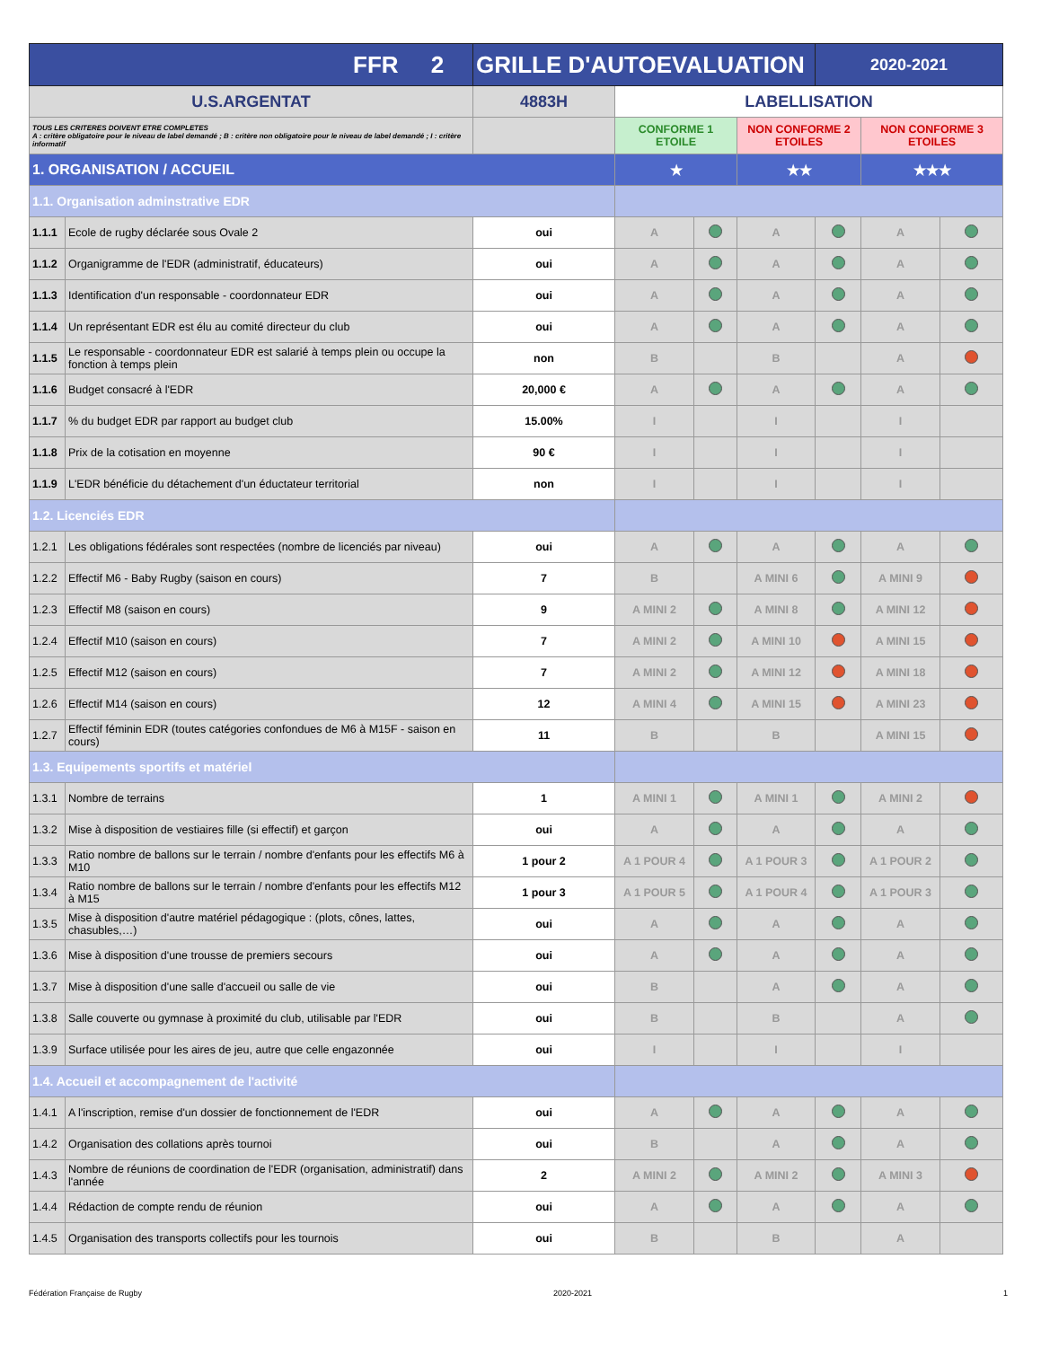| FFR 2 | | GRILLE D'AUTOEVALUATION | | | | 2020-2021 | | |
| U.S.ARGENTAT | | 4883H | LABELLISATION | | | | | |
| TOUS LES CRITERES DOIVENT ETRE COMPLETES A : critère obligatoire pour le niveau de label demandé ; B : critère non obligatoire pour le niveau de label demandé ; I : critère informatif | | | CONFORME 1 ETOILE | | NON CONFORME 2 ETOILES | | NON CONFORME 3 ETOILES | |
| 1. ORGANISATION / ACCUEIL | | | ★ | | ★★ | | ★★★ | |
| 1.1. Organisation adminstrative EDR | | | | | | | | |
| 1.1.1 | Ecole de rugby déclarée sous Ovale 2 | oui | A | | A | | A | |
| 1.1.2 | Organigramme de l'EDR (administratif, éducateurs) | oui | A | | A | | A | |
| 1.1.3 | Identification d'un responsable - coordonnateur EDR | oui | A | | A | | A | |
| 1.1.4 | Un représentant EDR est élu au comité directeur du club | oui | A | | A | | A | |
| 1.1.5 | Le responsable - coordonnateur EDR est salarié à temps plein ou occupe la fonction à temps plein | non | B | | B | | A | |
| 1.1.6 | Budget consacré à l'EDR | 20,000 € | A | | A | | A | |
| 1.1.7 | % du budget EDR par rapport au budget club | 15.00% | I | | I | | I | |
| 1.1.8 | Prix de la cotisation en moyenne | 90 € | I | | I | | I | |
| 1.1.9 | L'EDR bénéficie du détachement d'un éductateur territorial | non | I | | I | | I | |
| 1.2. Licenciés EDR | | | | | | | | |
| 1.2.1 | Les obligations fédérales sont respectées (nombre de licenciés par niveau) | oui | A | | A | | A | |
| 1.2.2 | Effectif M6 - Baby Rugby (saison en cours) | 7 | B | | A MINI 6 | | A MINI 9 | |
| 1.2.3 | Effectif M8 (saison en cours) | 9 | A MINI 2 | | A MINI 8 | | A MINI 12 | |
| 1.2.4 | Effectif M10 (saison en cours) | 7 | A MINI 2 | | A MINI 10 | | A MINI 15 | |
| 1.2.5 | Effectif M12 (saison en cours) | 7 | A MINI 2 | | A MINI 12 | | A MINI 18 | |
| 1.2.6 | Effectif M14 (saison en cours) | 12 | A MINI 4 | | A MINI 15 | | A MINI 23 | |
| 1.2.7 | Effectif féminin EDR (toutes catégories confondues de M6 à M15F - saison en cours) | 11 | B | | B | | A MINI 15 | |
| 1.3. Equipements sportifs et matériel | | | | | | | | |
| 1.3.1 | Nombre de terrains | 1 | A MINI 1 | | A MINI 1 | | A MINI 2 | |
| 1.3.2 | Mise à disposition de vestiaires fille (si effectif) et garçon | oui | A | | A | | A | |
| 1.3.3 | Ratio nombre de ballons sur le terrain / nombre d'enfants pour les effectifs M6 à M10 | 1 pour 2 | A 1 POUR 4 | | A 1 POUR 3 | | A 1 POUR 2 | |
| 1.3.4 | Ratio nombre de ballons sur le terrain / nombre d'enfants pour les effectifs M12 à M15 | 1 pour 3 | A 1 POUR 5 | | A 1 POUR 4 | | A 1 POUR 3 | |
| 1.3.5 | Mise à disposition d'autre matériel pédagogique : (plots, cônes, lattes, chasubles,…) | oui | A | | A | | A | |
| 1.3.6 | Mise à disposition d'une trousse de premiers secours | oui | A | | A | | A | |
| 1.3.7 | Mise à disposition d'une salle d'accueil ou salle de vie | oui | B | | A | | A | |
| 1.3.8 | Salle couverte ou gymnase à proximité du club, utilisable par l'EDR | oui | B | | B | | A | |
| 1.3.9 | Surface utilisée pour les aires de jeu, autre que celle engazonnée | oui | I | | I | | I | |
| 1.4. Accueil et accompagnement de l'activité | | | | | | | | |
| 1.4.1 | A l'inscription, remise d'un dossier de fonctionnement de l'EDR | oui | A | | A | | A | |
| 1.4.2 | Organisation des collations après tournoi | oui | B | | A | | A | |
| 1.4.3 | Nombre de réunions de coordination de l'EDR (organisation, administratif) dans l'année | 2 | A MINI 2 | | A MINI 2 | | A MINI 3 | |
| 1.4.4 | Rédaction de compte rendu de réunion | oui | A | | A | | A | |
| 1.4.5 | Organisation des transports collectifs pour les tournois | oui | B | | B | | A | |
Fédération Française de Rugby 2020-2021 1